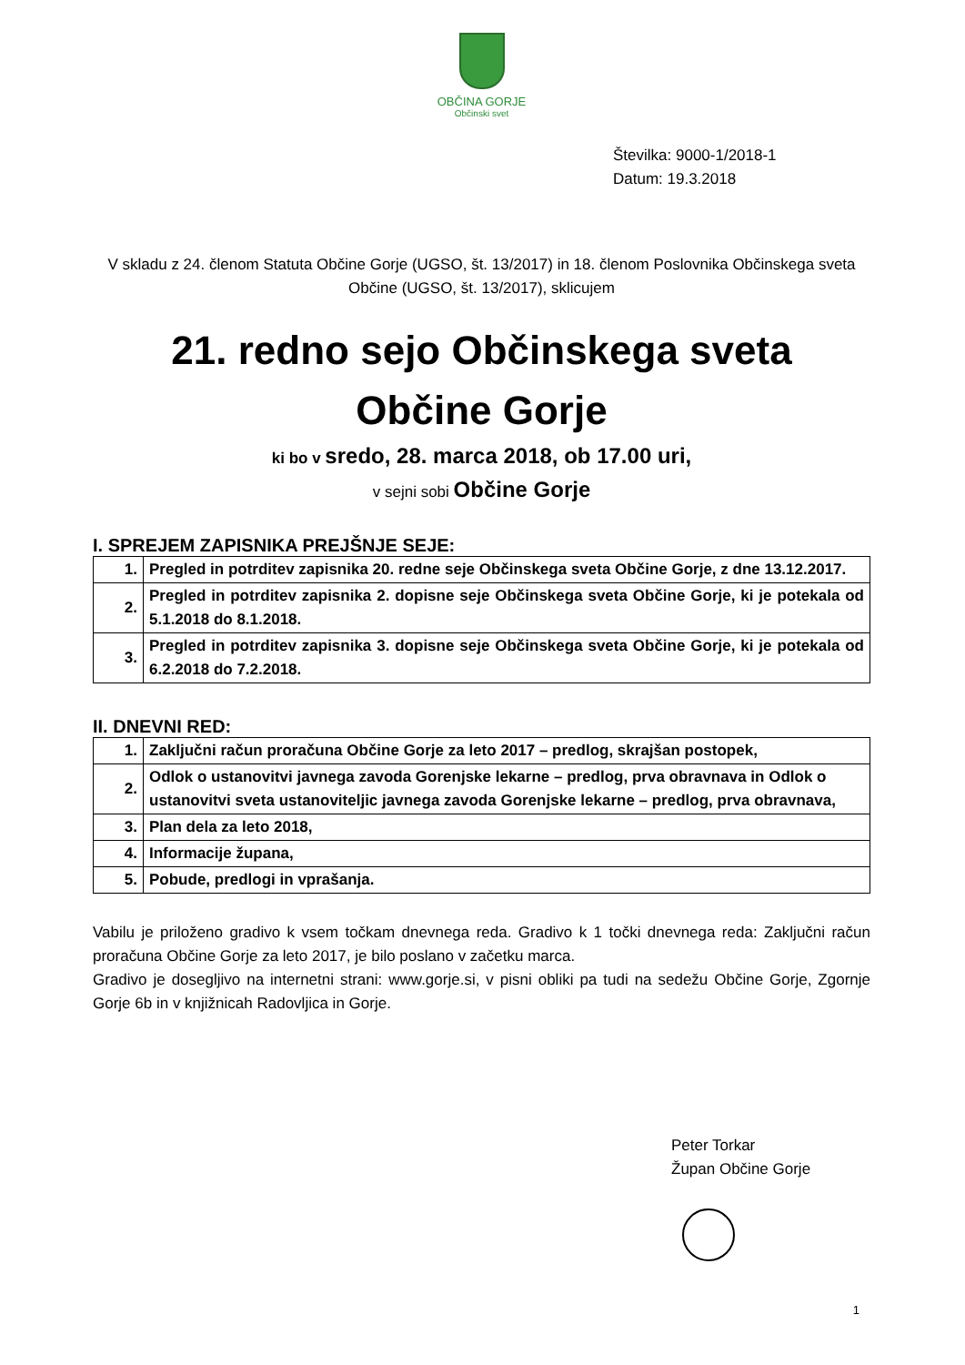OBČINA GORJE
Občinski svet
Številka: 9000-1/2018-1
Datum: 19.3.2018
V skladu z 24. členom Statuta Občine Gorje (UGSO, št. 13/2017) in 18. členom Poslovnika Občinskega sveta Občine (UGSO, št. 13/2017), sklicujem
21. redno sejo Občinskega sveta
Občine Gorje
ki bo v sredo, 28. marca 2018, ob 17.00 uri,
v sejni sobi Občine Gorje
I. SPREJEM ZAPISNIKA PREJŠNJE SEJE:
| 1. | Pregled in potrditev zapisnika 20. redne seje Občinskega sveta Občine Gorje, z dne 13.12.2017. |
| 2. | Pregled in potrditev zapisnika 2. dopisne seje Občinskega sveta Občine Gorje, ki je potekala od 5.1.2018 do 8.1.2018. |
| 3. | Pregled in potrditev zapisnika 3. dopisne seje Občinskega sveta Občine Gorje, ki je potekala od 6.2.2018 do 7.2.2018. |
II. DNEVNI RED:
| 1. | Zaključni račun proračuna Občine Gorje za leto 2017 – predlog, skrajšan postopek, |
| 2. | Odlok o ustanovitvi javnega zavoda Gorenjske lekarne – predlog, prva obravnava in Odlok o ustanovitvi sveta ustanoviteljic javnega zavoda Gorenjske lekarne – predlog, prva obravnava, |
| 3. | Plan dela za leto 2018, |
| 4. | Informacije župana, |
| 5. | Pobude, predlogi in vprašanja. |
Vabilu je priloženo gradivo k vsem točkam dnevnega reda. Gradivo k 1 točki dnevnega reda: Zaključni račun proračuna Občine Gorje za leto 2017, je bilo poslano v začetku marca.
Gradivo je dosegljivo na internetni strani: www.gorje.si, v pisni obliki pa tudi na sedežu Občine Gorje, Zgornje Gorje 6b in v knjižnicah Radovljica in Gorje.
Peter Torkar
Župan Občine Gorje
1